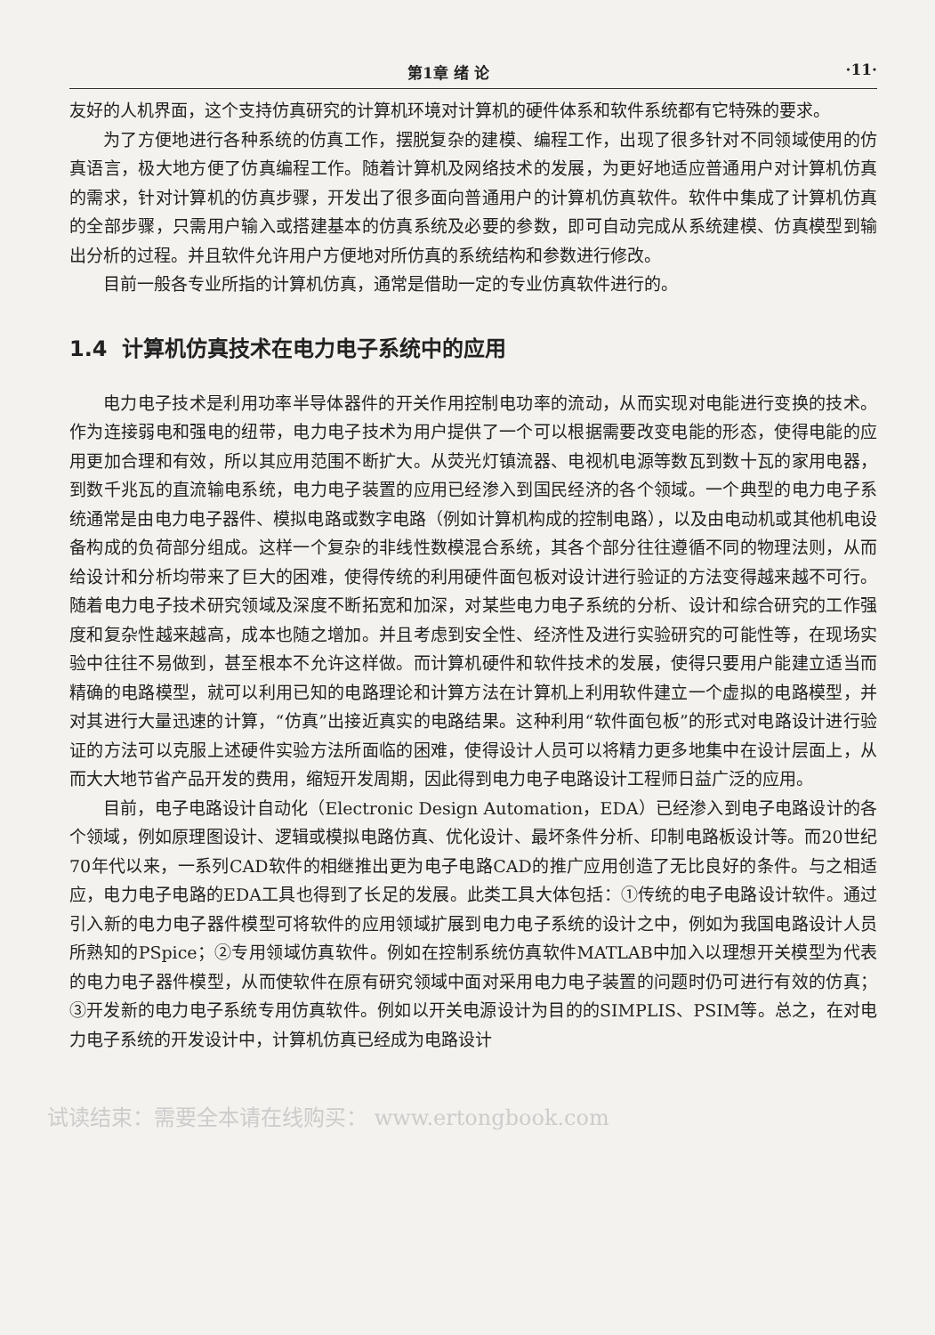第1章 绪 论 ·11·
友好的人机界面，这个支持仿真研究的计算机环境对计算机的硬件体系和软件系统都有它特殊的要求。
为了方便地进行各种系统的仿真工作，摆脱复杂的建模、编程工作，出现了很多针对不同领域使用的仿真语言，极大地方便了仿真编程工作。随着计算机及网络技术的发展，为更好地适应普通用户对计算机仿真的需求，针对计算机的仿真步骤，开发出了很多面向普通用户的计算机仿真软件。软件中集成了计算机仿真的全部步骤，只需用户输入或搭建基本的仿真系统及必要的参数，即可自动完成从系统建模、仿真模型到输出分析的过程。并且软件允许用户方便地对所仿真的系统结构和参数进行修改。
目前一般各专业所指的计算机仿真，通常是借助一定的专业仿真软件进行的。
1.4 计算机仿真技术在电力电子系统中的应用
电力电子技术是利用功率半导体器件的开关作用控制电功率的流动，从而实现对电能进行变换的技术。作为连接弱电和强电的纽带，电力电子技术为用户提供了一个可以根据需要改变电能的形态，使得电能的应用更加合理和有效，所以其应用范围不断扩大。从荧光灯镇流器、电视机电源等数瓦到数十瓦的家用电器，到数千兆瓦的直流输电系统，电力电子装置的应用已经渗入到国民经济的各个领域。一个典型的电力电子系统通常是由电力电子器件、模拟电路或数字电路（例如计算机构成的控制电路），以及由电动机或其他机电设备构成的负荷部分组成。这样一个复杂的非线性数模混合系统，其各个部分往往遵循不同的物理法则，从而给设计和分析均带来了巨大的困难，使得传统的利用硬件面包板对设计进行验证的方法变得越来越不可行。随着电力电子技术研究领域及深度不断拓宽和加深，对某些电力电子系统的分析、设计和综合研究的工作强度和复杂性越来越高，成本也随之增加。并且考虑到安全性、经济性及进行实验研究的可能性等，在现场实验中往往不易做到，甚至根本不允许这样做。而计算机硬件和软件技术的发展，使得只要用户能建立适当而精确的电路模型，就可以利用已知的电路理论和计算方法在计算机上利用软件建立一个虚拟的电路模型，并对其进行大量迅速的计算，“仿真”出接近真实的电路结果。这种利用“软件面包板”的形式对电路设计进行验证的方法可以克服上述硬件实验方法所面临的困难，使得设计人员可以将精力更多地集中在设计层面上，从而大大地节省产品开发的费用，缩短开发周期，因此得到电力电子电路设计工程师日益广泛的应用。
目前，电子电路设计自动化（Electronic Design Automation，EDA）已经渗入到电子电路设计的各个领域，例如原理图设计、逻辑或模拟电路仿真、优化设计、最坏条件分析、印制电路板设计等。而20世纪70年代以来，一系列CAD软件的相继推出更为电子电路CAD的推广应用创造了无比良好的条件。与之相适应，电力电子电路的EDA工具也得到了长足的发展。此类工具大体包括：①传统的电子电路设计软件。通过引入新的电力电子器件模型可将软件的应用领域扩展到电力电子系统的设计之中，例如为我国电路设计人员所熟知的PSpice；②专用领域仿真软件。例如在控制系统仿真软件MATLAB中加入以理想开关模型为代表的电力电子器件模型，从而使软件在原有研究领域中面对采用电力电子装置的问题时仍可进行有效的仿真；③开发新的电力电子系统专用仿真软件。例如以开关电源设计为目的的SIMPLIS、PSIM等。总之，在对电力电子系统的开发设计中，计算机仿真已经成为电路设计
试读结束：需要全本请在线购买： www.ertongbook.com